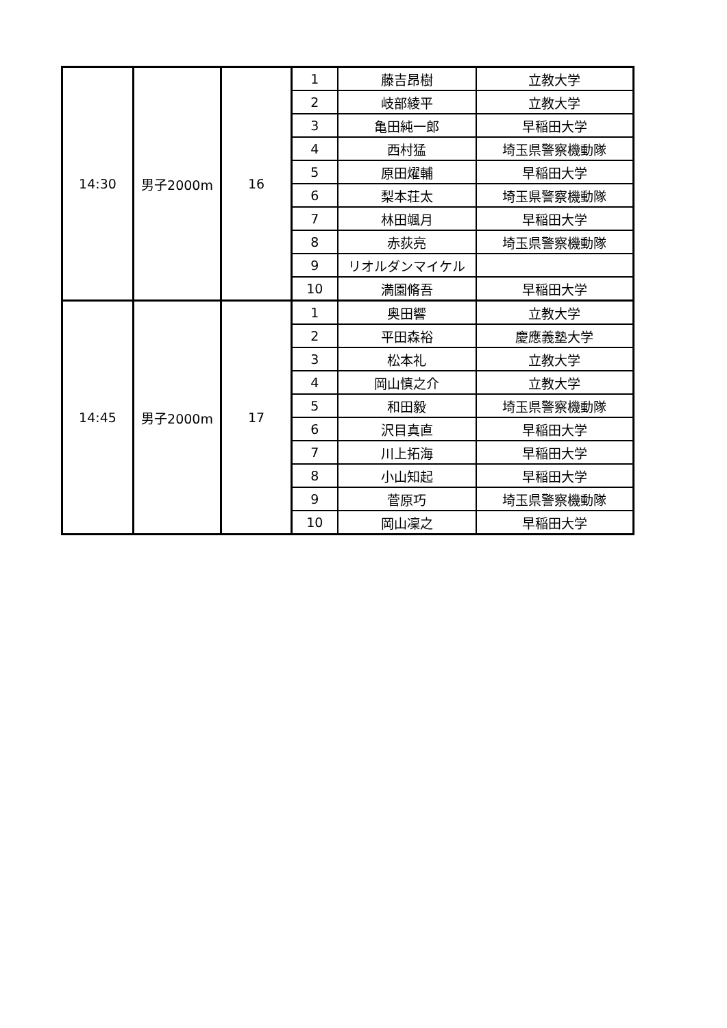| 14:30 | 男子2000m | 16 | 1 | 藤吉昂樹 | 立教大学 |
| | | | 2 | 岐部綾平 | 立教大学 |
| | | | 3 | 亀田純一郎 | 早稲田大学 |
| | | | 4 | 西村猛 | 埼玉県警察機動隊 |
| | | | 5 | 原田燿輔 | 早稲田大学 |
| | | | 6 | 梨本荘太 | 埼玉県警察機動隊 |
| | | | 7 | 林田颯月 | 早稲田大学 |
| | | | 8 | 赤荻亮 | 埼玉県警察機動隊 |
| | | | 9 | リオルダンマイケル | |
| | | | 10 | 満園脩吾 | 早稲田大学 |
| 14:45 | 男子2000m | 17 | 1 | 奥田響 | 立教大学 |
| | | | 2 | 平田森裕 | 慶應義塾大学 |
| | | | 3 | 松本礼 | 立教大学 |
| | | | 4 | 岡山慎之介 | 立教大学 |
| | | | 5 | 和田毅 | 埼玉県警察機動隊 |
| | | | 6 | 沢目真直 | 早稲田大学 |
| | | | 7 | 川上拓海 | 早稲田大学 |
| | | | 8 | 小山知起 | 早稲田大学 |
| | | | 9 | 菅原巧 | 埼玉県警察機動隊 |
| | | | 10 | 岡山凜之 | 早稲田大学 |